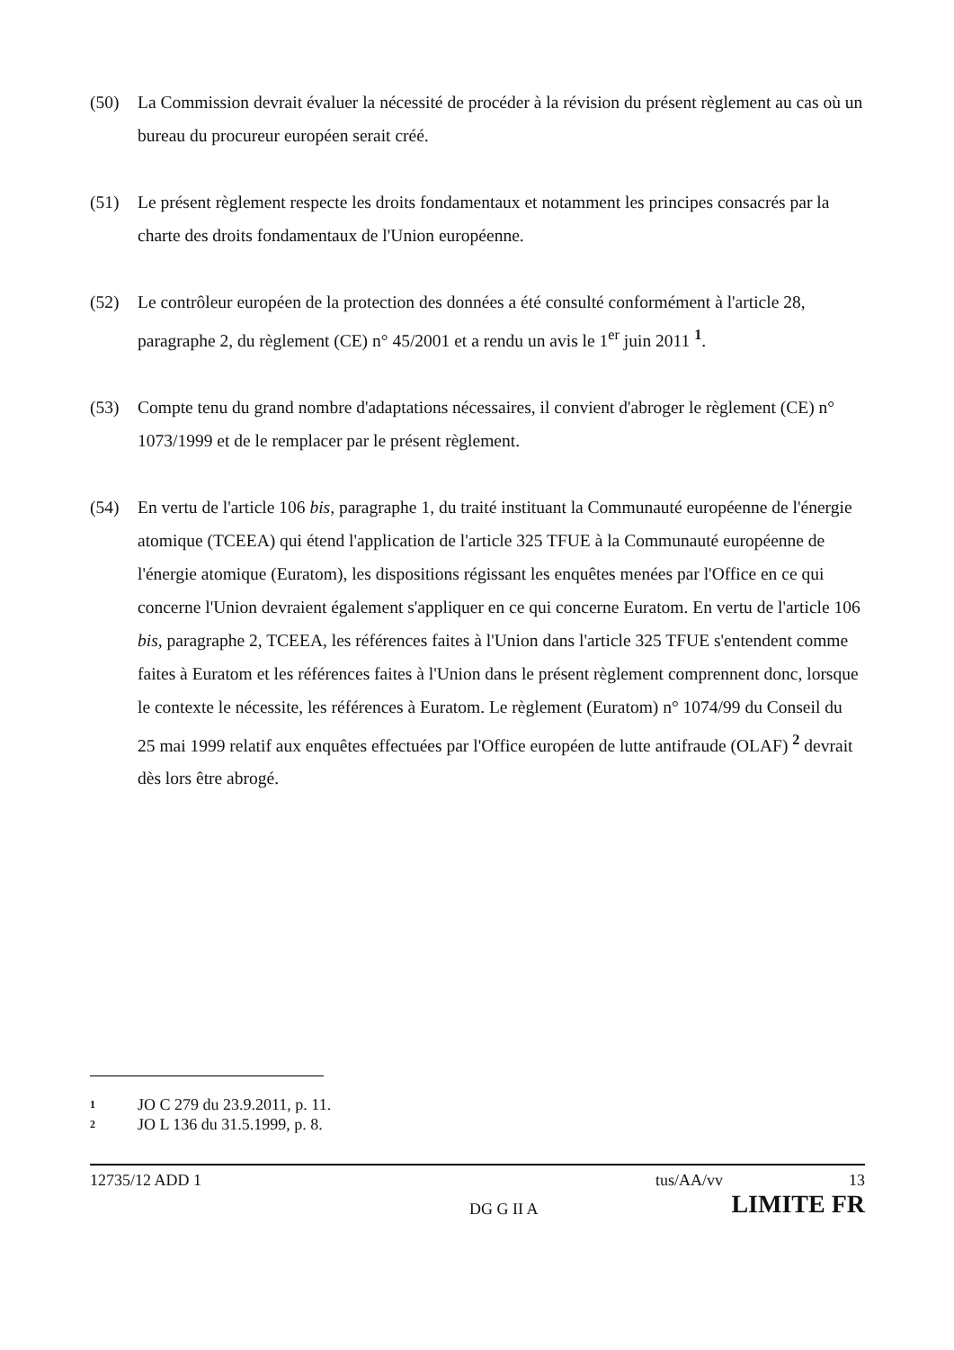(50) La Commission devrait évaluer la nécessité de procéder à la révision du présent règlement au cas où un bureau du procureur européen serait créé.
(51) Le présent règlement respecte les droits fondamentaux et notamment les principes consacrés par la charte des droits fondamentaux de l'Union européenne.
(52) Le contrôleur européen de la protection des données a été consulté conformément à l'article 28, paragraphe 2, du règlement (CE) n° 45/2001 et a rendu un avis le 1<sup>er</sup> juin 2011 <sup>1</sup>.
(53) Compte tenu du grand nombre d'adaptations nécessaires, il convient d'abroger le règlement (CE) n° 1073/1999 et de le remplacer par le présent règlement.
(54) En vertu de l'article 106 bis, paragraphe 1, du traité instituant la Communauté européenne de l'énergie atomique (TCEEA) qui étend l'application de l'article 325 TFUE à la Communauté européenne de l'énergie atomique (Euratom), les dispositions régissant les enquêtes menées par l'Office en ce qui concerne l'Union devraient également s'appliquer en ce qui concerne Euratom. En vertu de l'article 106 bis, paragraphe 2, TCEEA, les références faites à l'Union dans l'article 325 TFUE s'entendent comme faites à Euratom et les références faites à l'Union dans le présent règlement comprennent donc, lorsque le contexte le nécessite, les références à Euratom. Le règlement (Euratom) n° 1074/99 du Conseil du 25 mai 1999 relatif aux enquêtes effectuées par l'Office européen de lutte antifraude (OLAF) <sup>2</sup> devrait dès lors être abrogé.
1 JO C 279 du 23.9.2011, p. 11.
2 JO L 136 du 31.5.1999, p. 8.
12735/12 ADD 1 tus/AA/vv 13
DG G II A LIMITE FR